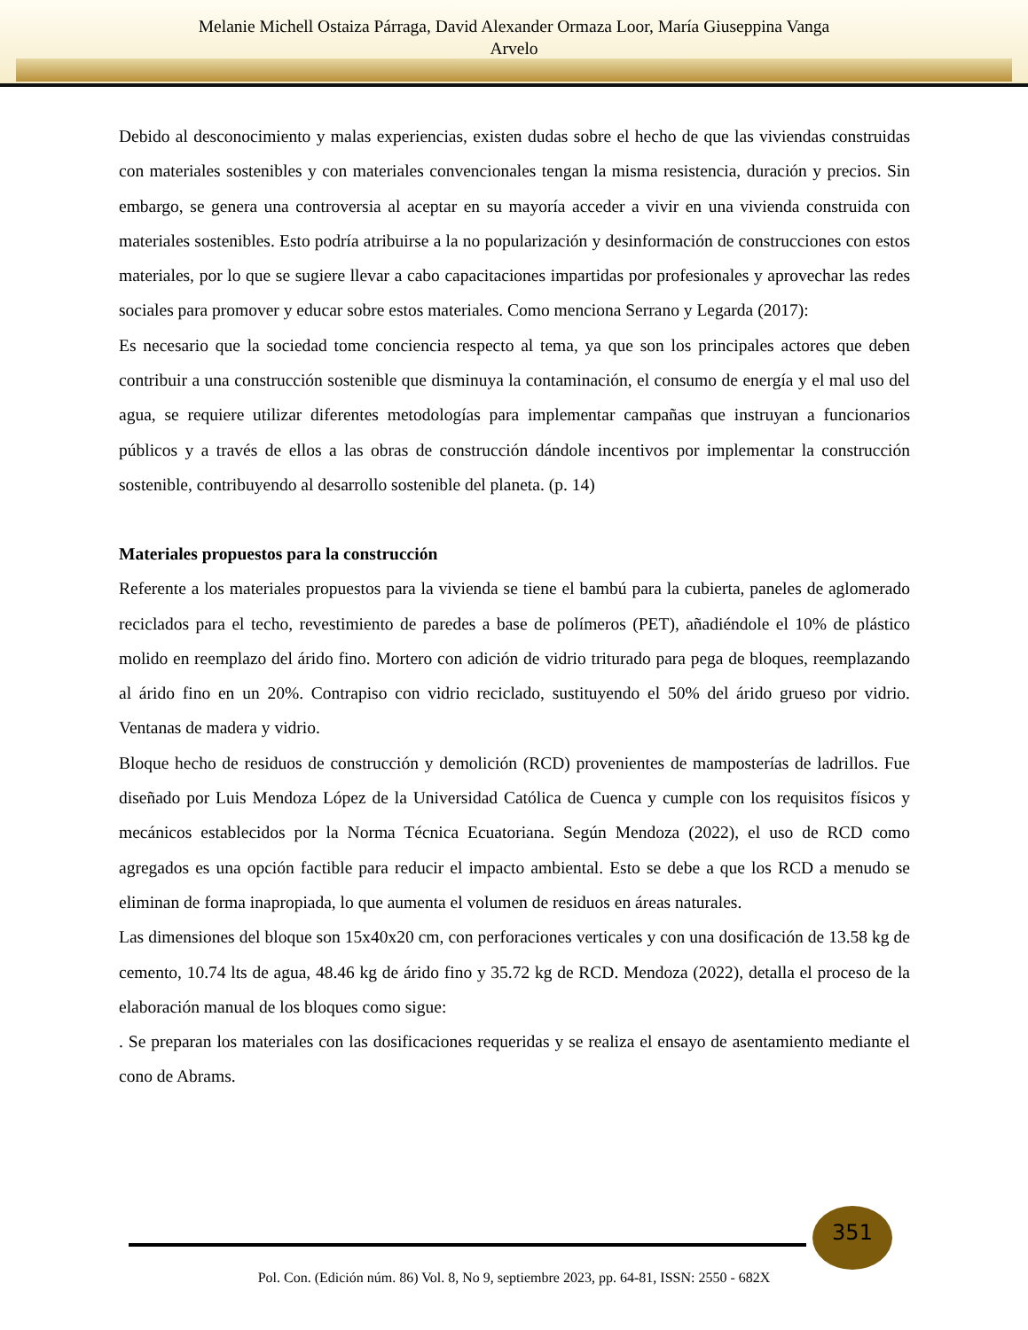Melanie Michell Ostaiza Párraga, David Alexander Ormaza Loor, María Giuseppina Vanga
Arvelo
Debido al desconocimiento y malas experiencias, existen dudas sobre el hecho de que las viviendas construidas con materiales sostenibles y con materiales convencionales tengan la misma resistencia, duración y precios. Sin embargo, se genera una controversia al aceptar en su mayoría acceder a vivir en una vivienda construida con materiales sostenibles. Esto podría atribuirse a la no popularización y desinformación de construcciones con estos materiales, por lo que se sugiere llevar a cabo capacitaciones impartidas por profesionales y aprovechar las redes sociales para promover y educar sobre estos materiales. Como menciona Serrano y Legarda (2017):
Es necesario que la sociedad tome conciencia respecto al tema, ya que son los principales actores que deben contribuir a una construcción sostenible que disminuya la contaminación, el consumo de energía y el mal uso del agua, se requiere utilizar diferentes metodologías para implementar campañas que instruyan a funcionarios públicos y a través de ellos a las obras de construcción dándole incentivos por implementar la construcción sostenible, contribuyendo al desarrollo sostenible del planeta. (p. 14)
Materiales propuestos para la construcción
Referente a los materiales propuestos para la vivienda se tiene el bambú para la cubierta, paneles de aglomerado reciclados para el techo, revestimiento de paredes a base de polímeros (PET), añadiéndole el 10% de plástico molido en reemplazo del árido fino. Mortero con adición de vidrio triturado para pega de bloques, reemplazando al árido fino en un 20%. Contrapiso con vidrio reciclado, sustituyendo el 50% del árido grueso por vidrio. Ventanas de madera y vidrio.
Bloque hecho de residuos de construcción y demolición (RCD) provenientes de mamposterías de ladrillos. Fue diseñado por Luis Mendoza López de la Universidad Católica de Cuenca y cumple con los requisitos físicos y mecánicos establecidos por la Norma Técnica Ecuatoriana. Según Mendoza (2022), el uso de RCD como agregados es una opción factible para reducir el impacto ambiental. Esto se debe a que los RCD a menudo se eliminan de forma inapropiada, lo que aumenta el volumen de residuos en áreas naturales.
Las dimensiones del bloque son 15x40x20 cm, con perforaciones verticales y con una dosificación de 13.58 kg de cemento, 10.74 lts de agua, 48.46 kg de árido fino y 35.72 kg de RCD. Mendoza (2022), detalla el proceso de la elaboración manual de los bloques como sigue:
. Se preparan los materiales con las dosificaciones requeridas y se realiza el ensayo de asentamiento mediante el cono de Abrams.
351
Pol. Con. (Edición núm. 86) Vol. 8, No 9, septiembre 2023, pp. 64-81, ISSN: 2550 - 682X